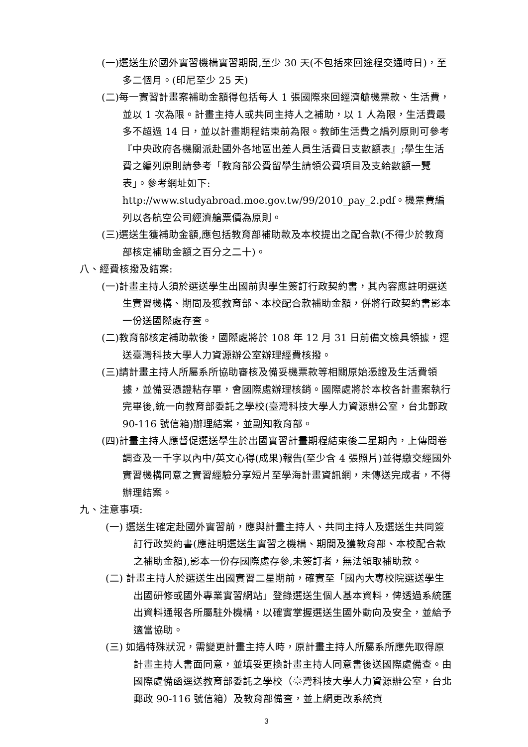(一)選送生於國外實習機構實習期間,至少 30 天(不包括來回途程交通時日)，至多二個月。(印尼至少 25 天)
(二)每一實習計畫案補助金額得包括每人 1 張國際來回經濟艙機票款、生活費，並以 1 次為限。計畫主持人或共同主持人之補助，以 1 人為限，生活費最多不超過 14 日，並以計畫期程結束前為限。教師生活費之編列原則可參考『中央政府各機關派赴國外各地區出差人員生活費日支數額表』;學生生活費之編列原則請參考「教育部公費留學生請領公費項目及支給數額一覽表」。參考網址如下:
http://www.studyabroad.moe.gov.tw/99/2010_pay_2.pdf。機票費編列以各航空公司經濟艙票價為原則。
(三)選送生獲補助金額,應包括教育部補助款及本校提出之配合款(不得少於教育部核定補助金額之百分之二十)。
八、經費核撥及結案:
(一)計畫主持人須於選送學生出國前與學生簽訂行政契約書，其內容應註明選送生實習機構、期間及獲教育部、本校配合款補助金額，併將行政契約書影本一份送國際處存查。
(二)教育部核定補助款後，國際處將於 108 年 12 月 31 日前備文檢具領據，逕送臺灣科技大學人力資源辦公室辦理經費核撥。
(三)請計畫主持人所屬系所協助審核及備妥機票款等相關原始憑證及生活費領據，並備妥憑證粘存單，會國際處辦理核銷。國際處將於本校各計畫案執行完畢後,統一向教育部委託之學校(臺灣科技大學人力資源辦公室，台北郵政 90-116 號信箱)辦理結案，並副知教育部。
(四)計畫主持人應督促選送學生於出國實習計畫期程結束後二星期內，上傳問卷調查及一千字以內中/英文心得(成果)報告(至少含 4 張照片)並得繳交經國外實習機構同意之實習經驗分享短片至學海計畫資訊網，未傳送完成者，不得辦理結案。
九、注意事項:
(一) 選送生確定赴國外實習前，應與計畫主持人、共同主持人及選送生共同簽訂行政契約書(應註明選送生實習之機構、期間及獲教育部、本校配合款之補助金額),影本一份存國際處存參,未簽訂者，無法領取補助款。
(二) 計畫主持人於選送生出國實習二星期前，確實至「國內大專校院選送學生出國研修或國外專業實習網站」登錄選送生個人基本資料，俾透過系統匯出資料通報各所屬駐外機構，以確實掌握選送生國外動向及安全，並給予適當協助。
(三) 如遇特殊狀況，需變更計畫主持人時，原計畫主持人所屬系所應先取得原計畫主持人書面同意，並填妥更換計畫主持人同意書後送國際處備查。由國際處備函逕送教育部委託之學校（臺灣科技大學人力資源辦公室，台北郵政 90-116 號信箱）及教育部備查，並上網更改系統資
3